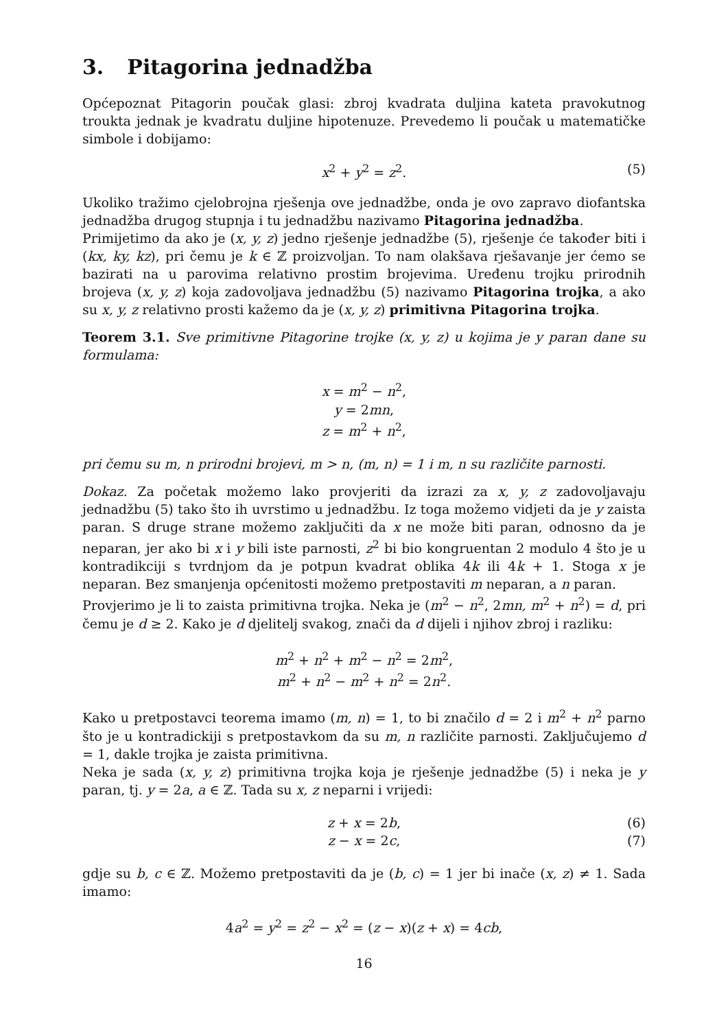3. Pitagorina jednadžba
Općepoznat Pitagorin poučak glasi: zbroj kvadrata duljina kateta pravokutnog troukta jednak je kvadratu duljine hipotenuze. Prevedemo li poučak u matematičke simbole i dobijamo:
x<sup>2</sup> + y<sup>2</sup> = z<sup>2</sup>. (5)
Ukoliko tražimo cjelobrojna rješenja ove jednadžbe, onda je ovo zapravo diofantska jednadžba drugog stupnja i tu jednadžbu nazivamo Pitagorina jednadžba.
Primijetimo da ako je (x, y, z) jedno rješenje jednadžbe (5), rješenje će također biti i (kx, ky, kz), pri čemu je k ∈ ℤ proizvoljan. To nam olakšava rješavanje jer ćemo se bazirati na u parovima relativno prostim brojevima. Uređenu trojku prirodnih brojeva (x, y, z) koja zadovoljava jednadžbu (5) nazivamo Pitagorina trojka, a ako su x, y, z relativno prosti kažemo da je (x, y, z) primitivna Pitagorina trojka.
Teorem 3.1. Sve primitivne Pitagorine trojke (x, y, z) u kojima je y paran dane su formulama:
x = m<sup>2</sup> − n<sup>2</sup>,
y = 2mn,
z = m<sup>2</sup> + n<sup>2</sup>,
pri čemu su m, n prirodni brojevi, m > n, (m, n) = 1 i m, n su različite parnosti.
Dokaz. Za početak možemo lako provjeriti da izrazi za x, y, z zadovoljavaju jednadžbu (5) tako što ih uvrstimo u jednadžbu. Iz toga možemo vidjeti da je y zaista paran. S druge strane možemo zaključiti da x ne može biti paran, odnosno da je neparan, jer ako bi x i y bili iste parnosti, z<sup>2</sup> bi bio kongruentan 2 modulo 4 što je u kontradikciji s tvrdnjom da je potpun kvadrat oblika 4k ili 4k + 1. Stoga x je neparan. Bez smanjenja općenitosti možemo pretpostaviti m neparan, a n paran.
Provjerimo je li to zaista primitivna trojka. Neka je (m<sup>2</sup> − n<sup>2</sup>, 2mn, m<sup>2</sup> + n<sup>2</sup>) = d, pri čemu je d ≥ 2. Kako je d djelitelj svakog, znači da d dijeli i njihov zbroj i razliku:
m<sup>2</sup> + n<sup>2</sup> + m<sup>2</sup> − n<sup>2</sup> = 2m<sup>2</sup>,
m<sup>2</sup> + n<sup>2</sup> − m<sup>2</sup> + n<sup>2</sup> = 2n<sup>2</sup>.
Kako u pretpostavci teorema imamo (m, n) = 1, to bi značilo d = 2 i m<sup>2</sup> + n<sup>2</sup> parno što je u kontradickiji s pretpostavkom da su m, n različite parnosti. Zaključujemo d = 1, dakle trojka je zaista primitivna.
Neka je sada (x, y, z) primitivna trojka koja je rješenje jednadžbe (5) i neka je y paran, tj. y = 2a, a ∈ ℤ. Tada su x, z neparni i vrijedi:
z + x = 2b, (6)
z − x = 2c, (7)
gdje su b, c ∈ ℤ. Možemo pretpostaviti da je (b, c) = 1 jer bi inače (x, z) ≠ 1. Sada imamo:
4a<sup>2</sup> = y<sup>2</sup> = z<sup>2</sup> − x<sup>2</sup> = (z − x)(z + x) = 4cb,
16